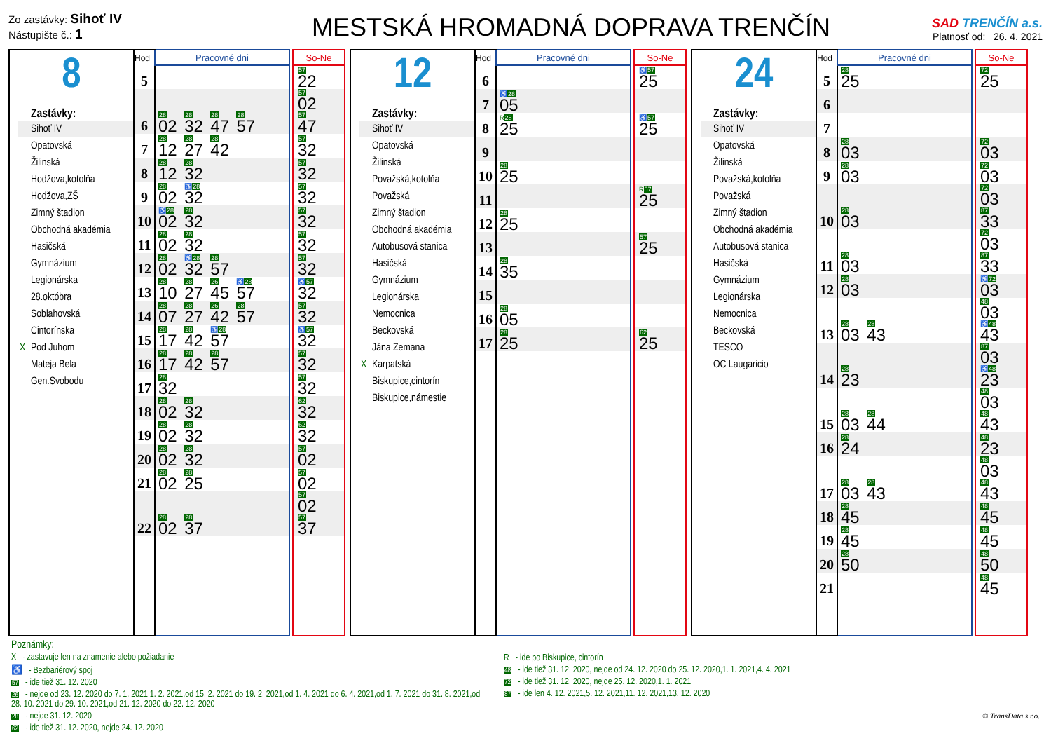Zo zastávky: Sihoť IV
Nástupište č.: 1
MESTSKÁ HROMADNÁ DOPRAVA TRENČÍN
SAD TRENČÍN a.s.
Platnosť od: 26. 4. 2021
8
Zastávky:
Sihoť IV
Opatovská
Žilinská
Hodžova,kotolňa
Hodžova,ZŠ
Zimný štadion
Obchodná akadémia
Hasičská
Gymnázium
Legionárska
28.októbra
Soblahovská
Cintorínska
X Pod Juhom
Mateja Bela
Gen.Svobodu
| Hod | Pracovné dni | | So-Ne |
| 5 | | | 57 22 |
| 6 | 28 02 28 32 28 47 28 57 | | 57 02 57 47 |
| 7 | 28 12 28 27 28 42 | | 57 32 |
| 8 | 28 12 28 32 | | 57 32 |
| 9 | 28 02 ♿ 28 32 | | 57 32 |
| 10 | ♿ 28 02 28 32 | | 57 32 |
| 11 | 28 02 28 32 | | 57 32 |
| 12 | 28 02 ♿ 28 32 28 57 | | 57 32 |
| 13 | 28 10 28 27 26 45 ♿ 28 57 | | ♿ 57 32 |
| 14 | 28 07 28 27 26 42 28 57 | | 57 32 |
| 15 | 28 17 28 42 ♿ 28 57 | | ♿ 57 32 |
| 16 | 28 17 28 42 28 57 | | 57 32 |
| 17 | 28 32 | | 57 32 |
| 18 | 28 02 28 32 | | 62 32 |
| 19 | 28 02 28 32 | | 62 32 |
| 20 | 28 02 28 32 | | 57 02 |
| 21 | 28 02 28 25 | | 57 02 |
| 22 | 28 02 28 37 | | 57 02 57 37 |
12
Zastávky:
Sihoť IV
Opatovská
Žilinská
Považská,kotolňa
Považská
Zimný štadion
Obchodná akadémia
Autobusová stanica
Hasičská
Gymnázium
Legionárska
Nemocnica
Beckovská
Jána Zemana
X Karpatská
Biskupice,cintorín
Biskupice,námestie
| Hod | Pracovné dni | | So-Ne |
| 6 | | | ♿ 57 25 |
| 7 | ♿ 28 05 | | |
| 8 | R 28 25 | | ♿ 57 25 |
| 9 | | | |
| 10 | 28 25 | | |
| 11 | | | R 57 25 |
| 12 | 28 25 | | |
| 13 | | | 57 25 |
| 14 | 28 35 | | |
| 15 | | | |
| 16 | 28 05 | | |
| 17 | 28 25 | | 62 25 |
24
Zastávky:
Sihoť IV
Opatovská
Žilinská
Považská,kotolňa
Považská
Zimný štadion
Obchodná akadémia
Autobusová stanica
Hasičská
Gymnázium
Legionárska
Nemocnica
Beckovská
TESCO
OC Laugaricio
| Hod | Pracovné dni | | So-Ne |
| 5 | 28 25 | | 72 25 |
| 6 | | | |
| 7 | | | |
| 8 | 28 03 | | 72 03 |
| 9 | 28 03 | | 72 03 |
| 10 | 28 03 | | 72 03 87 33 |
| 11 | 28 03 | | 72 03 87 33 |
| 12 | 28 03 | | ♿ 72 03 |
| 13 | 28 03 28 43 | | 48 03 ♿ 48 43 |
| 14 | 28 23 | | 87 03 ♿ 48 23 |
| 15 | 28 03 28 44 | | 48 03 48 43 |
| 16 | 28 24 | | 48 23 |
| 17 | 28 03 28 43 | | 48 03 48 43 |
| 18 | 28 45 | | 48 45 |
| 19 | 28 45 | | 48 45 |
| 20 | 28 50 | | 48 50 |
| 21 | | | 48 45 |
Poznámky:
X - zastavuje len na znamenie alebo požiadanie
♿ - Bezbariérový spoj
57 - ide tiež 31. 12. 2020
26 - nejde od 23. 12. 2020 do 7. 1. 2021,1. 2. 2021,od 15. 2. 2021 do 19. 2. 2021,od 1. 4. 2021 do 6. 4. 2021,od 1. 7. 2021 do 31. 8. 2021,od 28. 10. 2021 do 29. 10. 2021,od 21. 12. 2020 do 22. 12. 2020
28 - nejde 31. 12. 2020
62 - ide tiež 31. 12. 2020, nejde 24. 12. 2020
R - ide po Biskupice, cintorín
48 - ide tiež 31. 12. 2020, nejde od 24. 12. 2020 do 25. 12. 2020,1. 1. 2021,4. 4. 2021
72 - ide tiež 31. 12. 2020, nejde 25. 12. 2020,1. 1. 2021
87 - ide len 4. 12. 2021,5. 12. 2021,11. 12. 2021,13. 12. 2020
© TransData s.r.o.